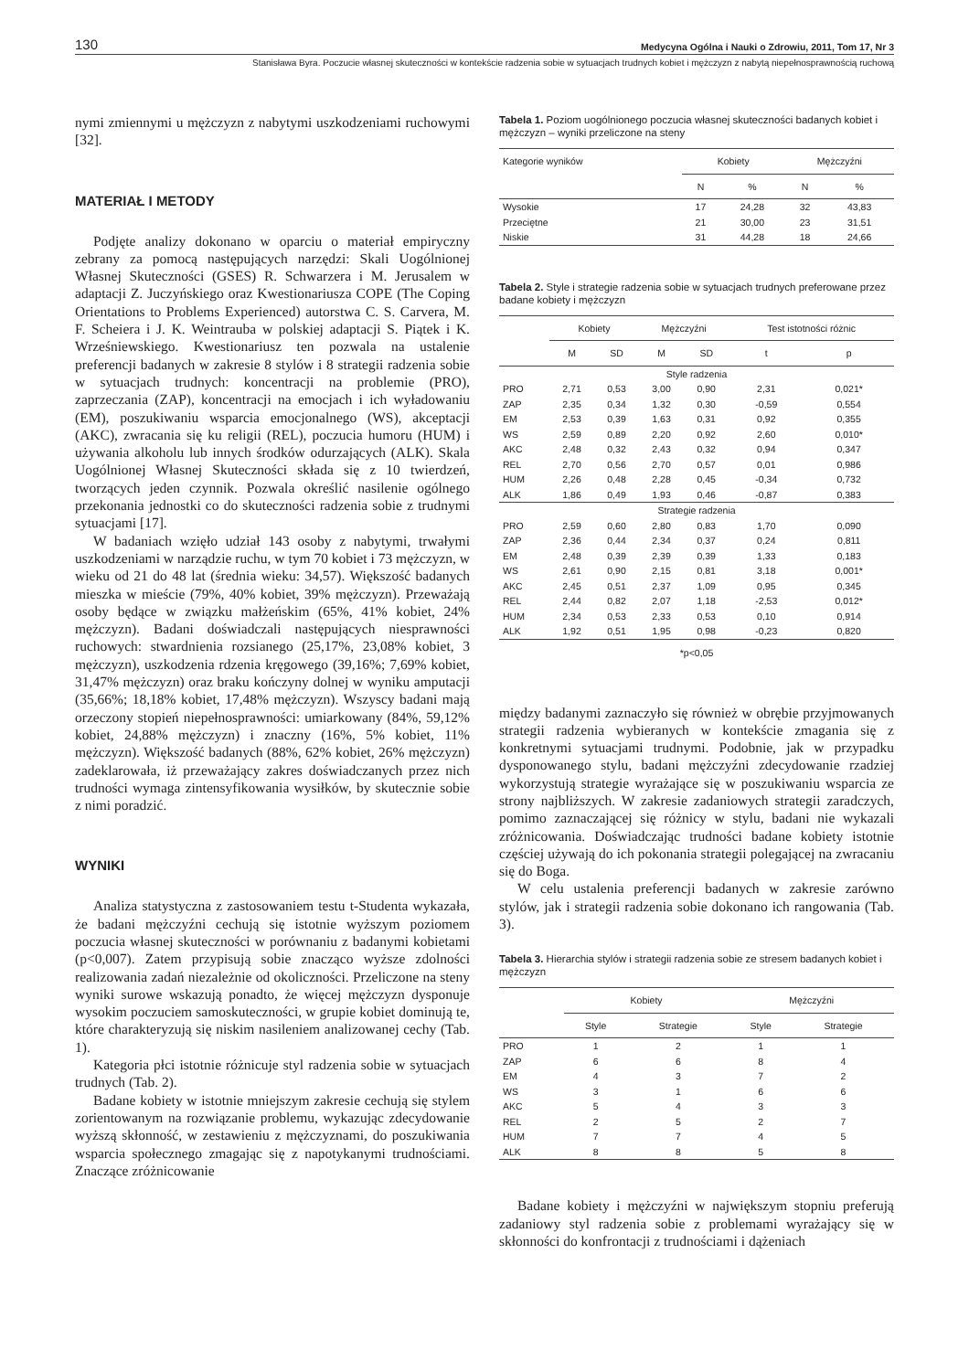130 Medycyna Ogólna i Nauki o Zdrowiu, 2011, Tom 17, Nr 3
Stanisława Byra. Poczucie własnej skuteczności w kontekście radzenia sobie w sytuacjach trudnych kobiet i mężczyzn z nabytą niepełnosprawnością ruchową
nymi zmiennymi u mężczyzn z nabytymi uszkodzeniami ruchowymi [32].
MATERIAŁ I METODY
Podjęte analizy dokonano w oparciu o materiał empiryczny zebrany za pomocą następujących narzędzi: Skali Uogólnionej Własnej Skuteczności (GSES) R. Schwarzera i M. Jerusalem w adaptacji Z. Juczyńskiego oraz Kwestionariusza COPE (The Coping Orientations to Problems Experienced) autorstwa C. S. Carvera, M. F. Scheiera i J. K. Weintrauba w polskiej adaptacji S. Piątek i K. Wrześniewskiego. Kwestionariusz ten pozwala na ustalenie preferencji badanych w zakresie 8 stylów i 8 strategii radzenia sobie w sytuacjach trudnych: koncentracji na problemie (PRO), zaprzeczania (ZAP), koncentracji na emocjach i ich wyładowaniu (EM), poszukiwaniu wsparcia emocjonalnego (WS), akceptacji (AKC), zwracania się ku religii (REL), poczucia humoru (HUM) i używania alkoholu lub innych środków odurzających (ALK). Skala Uogólnionej Własnej Skuteczności składa się z 10 twierdzeń, tworzących jeden czynnik. Pozwala określić nasilenie ogólnego przekonania jednostki co do skuteczności radzenia sobie z trudnymi sytuacjami [17].
W badaniach wzięło udział 143 osoby z nabytymi, trwałymi uszkodzeniami w narządzie ruchu, w tym 70 kobiet i 73 mężczyzn, w wieku od 21 do 48 lat (średnia wieku: 34,57). Większość badanych mieszka w mieście (79%, 40% kobiet, 39% mężczyzn). Przeważają osoby będące w związku małżeńskim (65%, 41% kobiet, 24% mężczyzn). Badani doświadczali następujących niesprawności ruchowych: stwardnienia rozsianego (25,17%, 23,08% kobiet, 3 mężczyzn), uszkodzenia rdzenia kręgowego (39,16%; 7,69% kobiet, 31,47% mężczyzn) oraz braku kończyny dolnej w wyniku amputacji (35,66%; 18,18% kobiet, 17,48% mężczyzn). Wszyscy badani mają orzeczony stopień niepełnosprawności: umiarkowany (84%, 59,12% kobiet, 24,88% mężczyzn) i znaczny (16%, 5% kobiet, 11% mężczyzn). Większość badanych (88%, 62% kobiet, 26% mężczyzn) zadeklarowała, iż przeważający zakres doświadczanych przez nich trudności wymaga zintensyfikowania wysiłków, by skutecznie sobie z nimi poradzić.
WYNIKI
Analiza statystyczna z zastosowaniem testu t-Studenta wykazała, że badani mężczyźni cechują się istotnie wyższym poziomem poczucia własnej skuteczności w porównaniu z badanymi kobietami (p<0,007). Zatem przypisują sobie znacząco wyższe zdolności realizowania zadań niezależnie od okoliczności. Przeliczone na steny wyniki surowe wskazują ponadto, że więcej mężczyzn dysponuje wysokim poczuciem samoskuteczności, w grupie kobiet dominują te, które charakteryzują się niskim nasileniem analizowanej cechy (Tab. 1).
Kategoria płci istotnie różnicuje styl radzenia sobie w sytuacjach trudnych (Tab. 2).
Badane kobiety w istotnie mniejszym zakresie cechują się stylem zorientowanym na rozwiązanie problemu, wykazując zdecydowanie wyższą skłonność, w zestawieniu z mężczyznami, do poszukiwania wsparcia społecznego zmagając się z napotykanymi trudnościami. Znaczące zróżnicowanie
Tabela 1. Poziom uogólnionego poczucia własnej skuteczności badanych kobiet i mężczyzn – wyniki przeliczone na steny
| Kategorie wyników | Kobiety | | Mężczyźni | |
| --- | --- | --- | --- | --- |
| | N | % | N | % |
| Wysokie | 17 | 24,28 | 32 | 43,83 |
| Przeciętne | 21 | 30,00 | 23 | 31,51 |
| Niskie | 31 | 44,28 | 18 | 24,66 |
Tabela 2. Style i strategie radzenia sobie w sytuacjach trudnych preferowane przez badane kobiety i mężczyzn
| | Kobiety | | Mężczyźni | | Test istotności różnic | |
| --- | --- | --- | --- | --- | --- | --- |
| | M | SD | M | SD | t | p |
| Style radzenia | | | | | | |
| PRO | 2,71 | 0,53 | 3,00 | 0,90 | 2,31 | 0,021* |
| ZAP | 2,35 | 0,34 | 1,32 | 0,30 | -0,59 | 0,554 |
| EM | 2,53 | 0,39 | 1,63 | 0,31 | 0,92 | 0,355 |
| WS | 2,59 | 0,89 | 2,20 | 0,92 | 2,60 | 0,010* |
| AKC | 2,48 | 0,32 | 2,43 | 0,32 | 0,94 | 0,347 |
| REL | 2,70 | 0,56 | 2,70 | 0,57 | 0,01 | 0,986 |
| HUM | 2,26 | 0,48 | 2,28 | 0,45 | -0,34 | 0,732 |
| ALK | 1,86 | 0,49 | 1,93 | 0,46 | -0,87 | 0,383 |
| Strategie radzenia | | | | | | |
| PRO | 2,59 | 0,60 | 2,80 | 0,83 | 1,70 | 0,090 |
| ZAP | 2,36 | 0,44 | 2,34 | 0,37 | 0,24 | 0,811 |
| EM | 2,48 | 0,39 | 2,39 | 0,39 | 1,33 | 0,183 |
| WS | 2,61 | 0,90 | 2,15 | 0,81 | 3,18 | 0,001* |
| AKC | 2,45 | 0,51 | 2,37 | 1,09 | 0,95 | 0,345 |
| REL | 2,44 | 0,82 | 2,07 | 1,18 | -2,53 | 0,012* |
| HUM | 2,34 | 0,53 | 2,33 | 0,53 | 0,10 | 0,914 |
| ALK | 1,92 | 0,51 | 1,95 | 0,98 | -0,23 | 0,820 |
*p<0,05
między badanymi zaznaczyło się również w obrębie przyjmowanych strategii radzenia wybieranych w kontekście zmagania się z konkretnymi sytuacjami trudnymi. Podobnie, jak w przypadku dysponowanego stylu, badani mężczyźni zdecydowanie rzadziej wykorzystują strategie wyrażające się w poszukiwaniu wsparcia ze strony najbliższych. W zakresie zadaniowych strategii zaradczych, pomimo zaznaczającej się różnicy w stylu, badani nie wykazali zróżnicowania. Doświadczając trudności badane kobiety istotnie częściej używają do ich pokonania strategii polegającej na zwracaniu się do Boga.
W celu ustalenia preferencji badanych w zakresie zarówno stylów, jak i strategii radzenia sobie dokonano ich rangowania (Tab. 3).
Tabela 3. Hierarchia stylów i strategii radzenia sobie ze stresem badanych kobiet i mężczyzn
| | Kobiety | | Mężczyźni | |
| --- | --- | --- | --- | --- |
| | Style | Strategie | Style | Strategie |
| PRO | 1 | 2 | 1 | 1 |
| ZAP | 6 | 6 | 8 | 4 |
| EM | 4 | 3 | 7 | 2 |
| WS | 3 | 1 | 6 | 6 |
| AKC | 5 | 4 | 3 | 3 |
| REL | 2 | 5 | 2 | 7 |
| HUM | 7 | 7 | 4 | 5 |
| ALK | 8 | 8 | 5 | 8 |
Badane kobiety i mężczyźni w największym stopniu preferują zadaniowy styl radzenia sobie z problemami wyrażający się w skłonności do konfrontacji z trudnościami i dążeniach